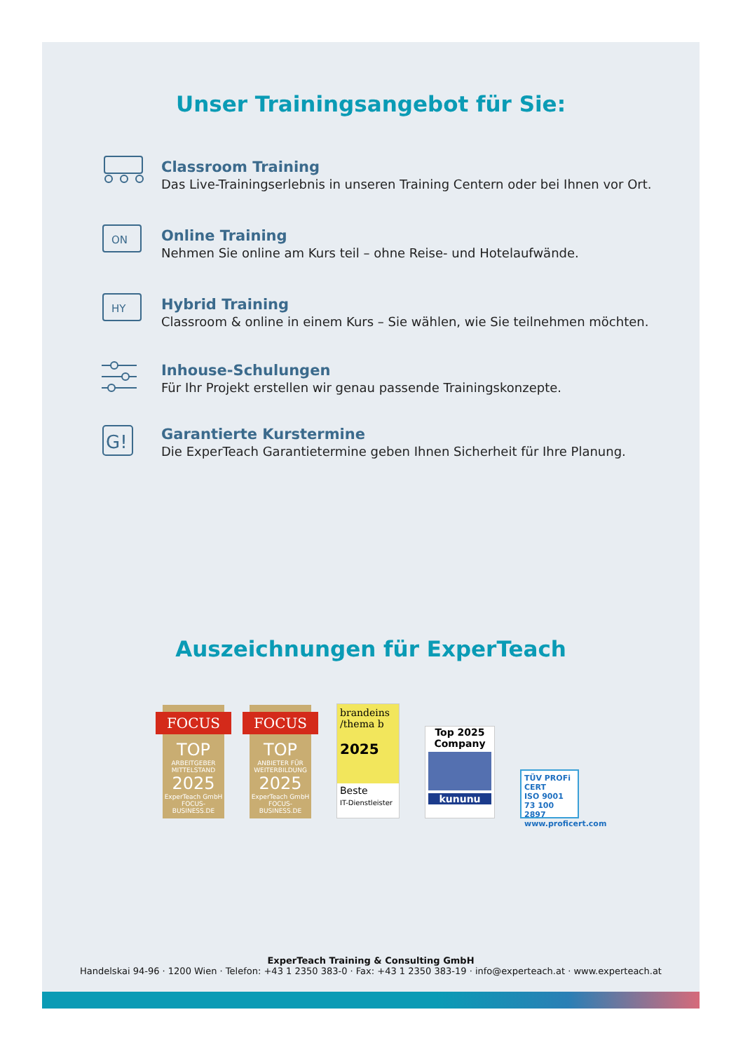Unser Trainingsangebot für Sie:
Classroom Training
Das Live-Trainingserlebnis in unseren Training Centern oder bei Ihnen vor Ort.
ON
Online Training
Nehmen Sie online am Kurs teil – ohne Reise- und Hotelaufwände.
HY
Hybrid Training
Classroom & online in einem Kurs – Sie wählen, wie Sie teilnehmen möchten.
Inhouse-Schulungen
Für Ihr Projekt erstellen wir genau passende Trainingskonzepte.
G!
Garantierte Kurstermine
Die ExperTeach Garantietermine geben Ihnen Sicherheit für Ihre Planung.
Auszeichnungen für ExperTeach
FOCUS
TOP
ARBEITGEBER MITTELSTAND
2025
ExperTeach GmbH
FOCUS-BUSINESS.DE
FOCUS
TOP
ANBIETER FÜR WEITERBILDUNG
2025
ExperTeach GmbH
FOCUS-BUSINESS.DE
brandeins /thema b
2025
Beste
IT-Dienstleister
Top 2025
Company
kununu
TÜV PROFi CERT
ISO 9001
73 100 2897
www.proficert.com
ExperTeach Training & Consulting GmbH
Handelskai 94-96 · 1200 Wien · Telefon: +43 1 2350 383-0 · Fax: +43 1 2350 383-19 · info@experteach.at · www.experteach.at